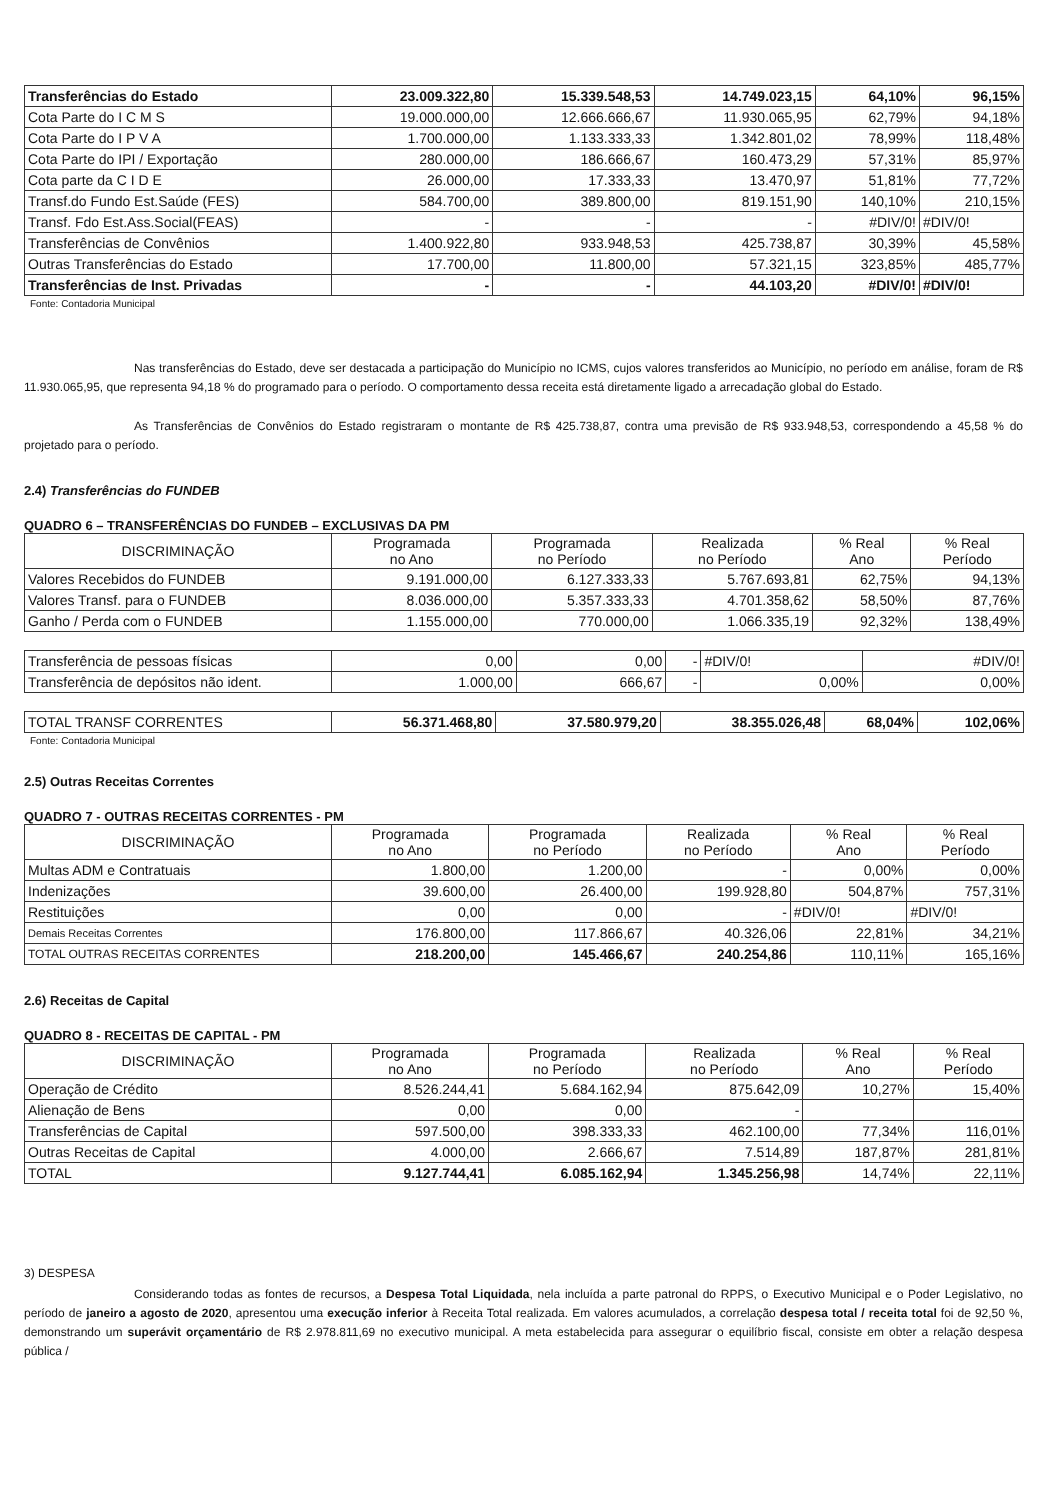| Transferências do Estado | 23.009.322,80 | 15.339.548,53 | 14.749.023,15 | 64,10% | 96,15% |
| Cota Parte do I C M S | 19.000.000,00 | 12.666.666,67 | 11.930.065,95 | 62,79% | 94,18% |
| Cota Parte do I P V A | 1.700.000,00 | 1.133.333,33 | 1.342.801,02 | 78,99% | 118,48% |
| Cota Parte do IPI / Exportação | 280.000,00 | 186.666,67 | 160.473,29 | 57,31% | 85,97% |
| Cota parte da C I D E | 26.000,00 | 17.333,33 | 13.470,97 | 51,81% | 77,72% |
| Transf.do Fundo Est.Saúde (FES) | 584.700,00 | 389.800,00 | 819.151,90 | 140,10% | 210,15% |
| Transf. Fdo Est.Ass.Social(FEAS) | - | - | - | #DIV/0! | #DIV/0! |
| Transferências de Convênios | 1.400.922,80 | 933.948,53 | 425.738,87 | 30,39% | 45,58% |
| Outras Transferências do Estado | 17.700,00 | 11.800,00 | 57.321,15 | 323,85% | 485,77% |
| Transferências de Inst. Privadas | - | - | 44.103,20 | #DIV/0! | #DIV/0! |
Fonte: Contadoria Municipal
Nas transferências do Estado, deve ser destacada a participação do Município no ICMS, cujos valores transferidos ao Município, no período em análise, foram de R$ 11.930.065,95, que representa 94,18 % do programado para o período. O comportamento dessa receita está diretamente ligado a arrecadação global do Estado.
As Transferências de Convênios do Estado registraram o montante de R$ 425.738,87, contra uma previsão de R$ 933.948,53, correspondendo a 45,58 % do projetado para o período.
2.4) Transferências do FUNDEB
QUADRO 6 – TRANSFERÊNCIAS DO FUNDEB – EXCLUSIVAS DA PM
| DISCRIMINAÇÃO | Programada no Ano | Programada no Período | Realizada no Período | % Real Ano | % Real Período |
| --- | --- | --- | --- | --- | --- |
| Valores Recebidos do FUNDEB | 9.191.000,00 | 6.127.333,33 | 5.767.693,81 | 62,75% | 94,13% |
| Valores Transf. para o FUNDEB | 8.036.000,00 | 5.357.333,33 | 4.701.358,62 | 58,50% | 87,76% |
| Ganho / Perda com o FUNDEB | 1.155.000,00 | 770.000,00 | 1.066.335,19 | 92,32% | 138,49% |
| Transferência de pessoas físicas | 0,00 | 0,00 | - | #DIV/0! | #DIV/0! |
| Transferência de depósitos não ident. | 1.000,00 | 666,67 | - | 0,00% | 0,00% |
| TOTAL TRANSF CORRENTES | 56.371.468,80 | 37.580.979,20 | 38.355.026,48 | 68,04% | 102,06% |
Fonte: Contadoria Municipal
2.5) Outras Receitas Correntes
QUADRO 7 - OUTRAS RECEITAS CORRENTES - PM
| DISCRIMINAÇÃO | Programada no Ano | Programada no Período | Realizada no Período | % Real Ano | % Real Período |
| --- | --- | --- | --- | --- | --- |
| Multas ADM e Contratuais | 1.800,00 | 1.200,00 | - | 0,00% | 0,00% |
| Indenizações | 39.600,00 | 26.400,00 | 199.928,80 | 504,87% | 757,31% |
| Restituições | 0,00 | 0,00 | - | #DIV/0! | #DIV/0! |
| Demais Receitas Correntes | 176.800,00 | 117.866,67 | 40.326,06 | 22,81% | 34,21% |
| TOTAL OUTRAS RECEITAS CORRENTES | 218.200,00 | 145.466,67 | 240.254,86 | 110,11% | 165,16% |
2.6) Receitas de Capital
QUADRO 8 - RECEITAS DE CAPITAL - PM
| DISCRIMINAÇÃO | Programada no Ano | Programada no Período | Realizada no Período | % Real Ano | % Real Período |
| --- | --- | --- | --- | --- | --- |
| Operação de Crédito | 8.526.244,41 | 5.684.162,94 | 875.642,09 | 10,27% | 15,40% |
| Alienação de Bens | 0,00 | 0,00 | - | | |
| Transferências de Capital | 597.500,00 | 398.333,33 | 462.100,00 | 77,34% | 116,01% |
| Outras Receitas de Capital | 4.000,00 | 2.666,67 | 7.514,89 | 187,87% | 281,81% |
| TOTAL | 9.127.744,41 | 6.085.162,94 | 1.345.256,98 | 14,74% | 22,11% |
3) DESPESA
Considerando todas as fontes de recursos, a Despesa Total Liquidada, nela incluída a parte patronal do RPPS, o Executivo Municipal e o Poder Legislativo, no período de janeiro a agosto de 2020, apresentou uma execução inferior à Receita Total realizada. Em valores acumulados, a correlação despesa total / receita total foi de 92,50 %, demonstrando um superávit orçamentário de R$ 2.978.811,69 no executivo municipal. A meta estabelecida para assegurar o equilíbrio fiscal, consiste em obter a relação despesa pública /